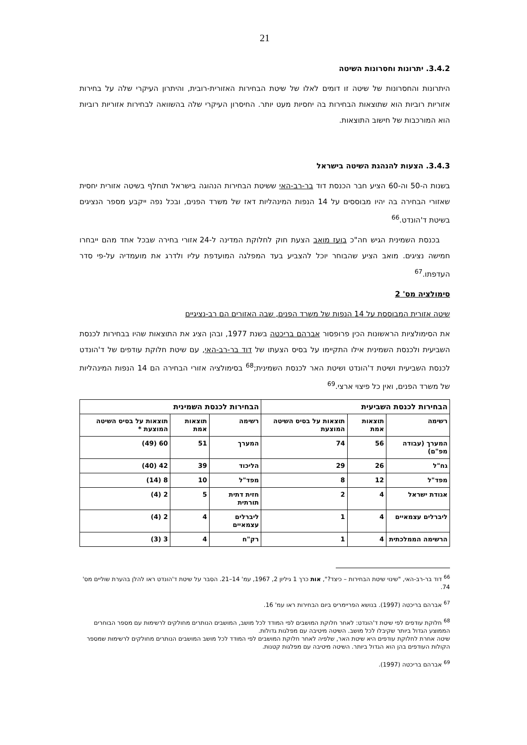21
3.4.2. יתרונות וחסרונות השיטה
היתרונות והחסרונות של שיטה זו דומים לאלו של שיטת הבחירות האזורית-רובית, והיתרון העיקרי שלה על בחירות אזוריות רוביות הוא שתוצאות הבחירות בה יחסיות מעט יותר. החיסרון העיקרי שלה בהשוואה לבחירות אזוריות רוביות הוא המורכבות של חישוב התוצאות.
3.4.3. הצעות להנהגת השיטה בישראל
בשנות ה-50 וה-60 הציע חבר הכנסת דוד בר-רב-האי ששיטת הבחירות הנהוגה בישראל תוחלף בשיטה אזורית יחסית שאזורי הבחירה בה יהיו מבוססים על 14 הנפות המינהליות דאז של משרד הפנים, ובכל נפה ייקבע מספר הנציגים בשיטת ד'הונדט.<sup>66</sup>
בכנסת השמינית הגיש חה"כ בועז מואב הצעת חוק לחלוקת המדינה ל-24 אזורי בחירה שבכל אחד מהם ייבחרו חמישה נציגים. מואב הציע שהבוחר יוכל להצביע בעד המפלגה המועדפת עליו ולדרג את מועמדיה על-פי סדר העדפתו.<sup>67</sup>
סימולציה מס' 2
שיטה אזורית המבוססת על 14 הנפות של משרד הפנים, שבה האזורים הם רב-נציגיים
את הסימולציות הראשונות הכין פרופסור אברהם בריכטה בשנת 1977, ובהן הציג את התוצאות שהיו בבחירות לכנסת השביעית ולכנסת השמינית אילו התקיימו על בסיס הצעתו של דוד בר-רב-האי, עם שיטת חלוקת עודפים של ד'הונדט לכנסת השביעית ושיטת ד'הונדט ושיטת האר לכנסת השמינית;<sup>68</sup> בסימולציה אזורי הבחירה הם 14 הנפות המינהליות של משרד הפנים, ואין כל פיצוי ארצי.<sup>69</sup>
| הבחירות לכנסת השביעית | | | הבחירות לכנסת השמינית | | |
| --- | --- | --- | --- | --- | --- |
| רשימה | תוצאות אמת | תוצאות על בסיס השיטה המוצעת | רשימה | תוצאות אמת | תוצאות על בסיס השיטה המוצעת * |
| המערך (עבודה מפ"ם) | 56 | 74 | המערך | 51 | 60 (49) |
| גח"ל | 26 | 29 | הליכוד | 39 | 42 (40) |
| מפד"ל | 12 | 8 | מפד"ל | 10 | 8 (14) |
| אגודת ישראל | 4 | 2 | חזית דתית תורתית | 5 | 2 (4) |
| ליברלים עצמאיים | 4 | 1 | ליברלים עצמאיים | 4 | 2 (4) |
| הרשימה הממלכתית | 4 | 1 | רק"ח | 4 | 3 (3) |
<sup>66</sup> דוד בר-רב-האי, "שינוי שיטת הבחירות – כיצד?", אות כרך 1 גיליון 2, 1967, עמ' 14–21. הסבר על שיטת ד'הונדט ראו להלן בהערת שוליים מס' 74.
<sup>67</sup> אברהם בריכטה (1997). בנושא הפריימריס ביום הבחירות ראו עמ' 16.
<sup>68</sup> חלוקת עודפים לפי שיטת ד'הונדט: לאחר חלוקת המושבים לפי המודד לכל מושב, המושבים הנותרים מחולקים לרשימות עם מספר הבוחרים הממוצע הגדול ביותר שקיבלו לכל מושב. השיטה מיטיבה עם מפלגות גדולות.
שיטה אחרת לחלוקת עודפים היא שיטת האר, שלפיה לאחר חלוקת המושבים לפי המודד לכל מושב המושבים הנותרים מחולקים לרשימות שמספר הקולות העודפים בהן הוא הגדול ביותר. השיטה מיטיבה עם מפלגות קטנות.
<sup>69</sup> אברהם בריכטה (1997).